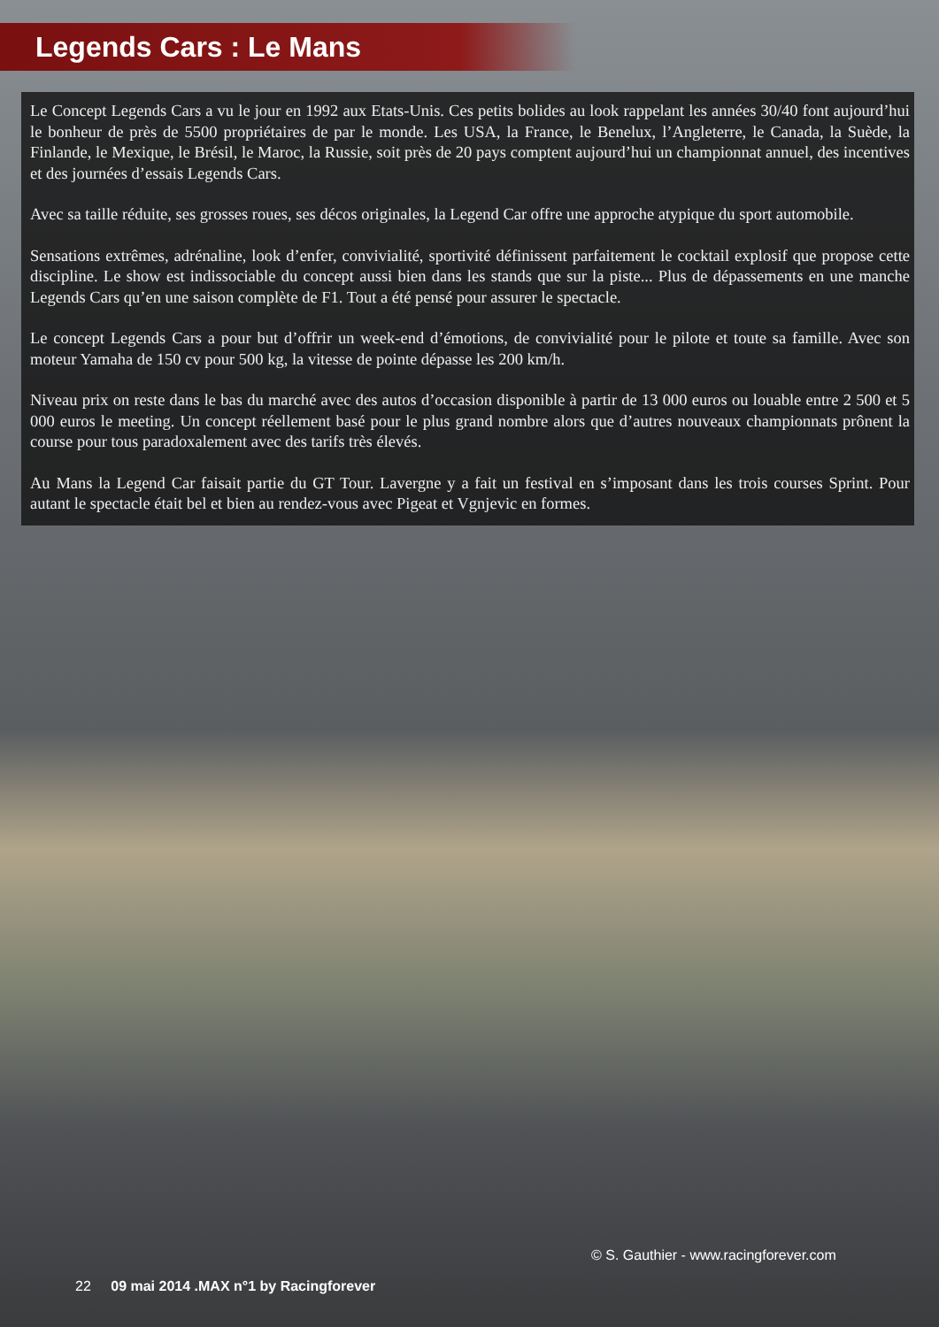Legends Cars : Le Mans
Le Concept Legends Cars a vu le jour en 1992 aux Etats-Unis. Ces petits bolides au look rappelant les années 30/40 font aujourd’hui le bonheur de près de 5500 propriétaires de par le monde. Les USA, la France, le Benelux, l’Angleterre, le Canada, la Suède, la Finlande, le Mexique, le Brésil, le Maroc, la Russie, soit près de 20 pays comptent aujourd’hui un championnat annuel, des incentives et des journées d’essais Legends Cars.
Avec sa taille réduite, ses grosses roues, ses décos originales, la Legend Car offre une approche atypique du sport automobile.
Sensations extrêmes, adrénaline, look d’enfer, convivialité, sportivité définissent parfaitement le cocktail explosif que propose cette discipline. Le show est indissociable du concept aussi bien dans les stands que sur la piste... Plus de dépassements en une manche Legends Cars qu’en une saison complète de F1. Tout a été pensé pour assurer le spectacle.
Le concept Legends Cars a pour but d’offrir un week-end d’émotions, de convivialité pour le pilote et toute sa famille. Avec son moteur Yamaha de 150 cv pour 500 kg, la vitesse de pointe dépasse les 200 km/h.
Niveau prix on reste dans le bas du marché avec des autos d’occasion disponible à partir de 13 000 euros ou louable entre 2 500 et 5 000 euros le meeting. Un concept réellement basé pour le plus grand nombre alors que d’autres nouveaux championnats prônent la course pour tous paradoxalement avec des tarifs très élevés.
Au Mans la Legend Car faisait partie du GT Tour. Lavergne y a fait un festival en s’imposant dans les trois courses Sprint. Pour autant le spectacle était bel et bien au rendez-vous avec Pigeat et Vgnjevic en formes.
© S. Gauthier - www.racingforever.com
22 09 mai 2014 .MAX n°1 by Racingforever